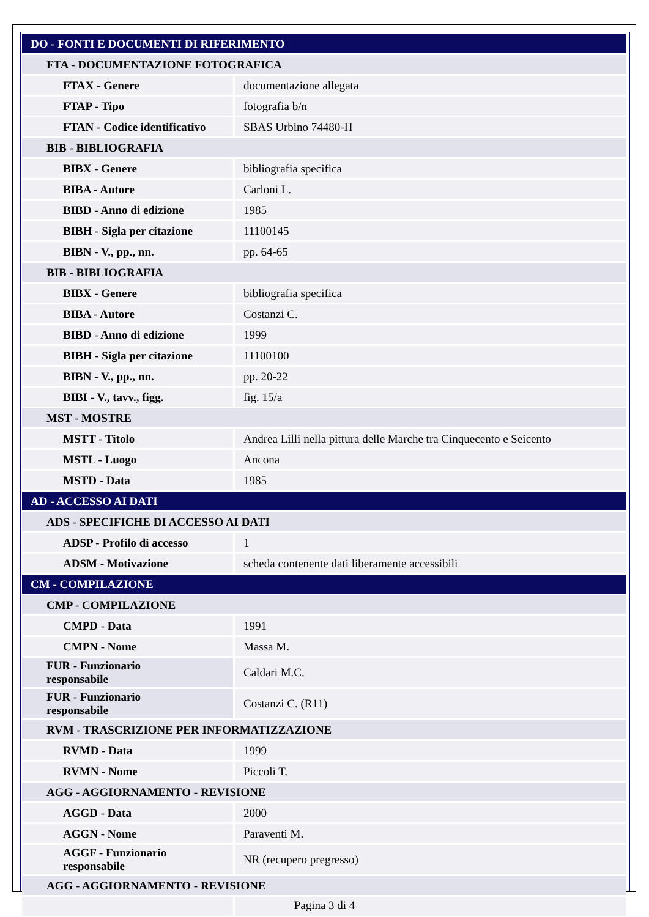| DO - FONTI E DOCUMENTI DI RIFERIMENTO | |
| FTA - DOCUMENTAZIONE FOTOGRAFICA | |
| FTAX - Genere | documentazione allegata |
| FTAP - Tipo | fotografia b/n |
| FTAN - Codice identificativo | SBAS Urbino 74480-H |
| BIB - BIBLIOGRAFIA | |
| BIBX - Genere | bibliografia specifica |
| BIBA - Autore | Carloni L. |
| BIBD - Anno di edizione | 1985 |
| BIBH - Sigla per citazione | 11100145 |
| BIBN - V., pp., nn. | pp. 64-65 |
| BIB - BIBLIOGRAFIA | |
| BIBX - Genere | bibliografia specifica |
| BIBA - Autore | Costanzi C. |
| BIBD - Anno di edizione | 1999 |
| BIBH - Sigla per citazione | 11100100 |
| BIBN - V., pp., nn. | pp. 20-22 |
| BIBI - V., tavv., figg. | fig. 15/a |
| MST - MOSTRE | |
| MSTT - Titolo | Andrea Lilli nella pittura delle Marche tra Cinquecento e Seicento |
| MSTL - Luogo | Ancona |
| MSTD - Data | 1985 |
| AD - ACCESSO AI DATI | |
| ADS - SPECIFICHE DI ACCESSO AI DATI | |
| ADSP - Profilo di accesso | 1 |
| ADSM - Motivazione | scheda contenente dati liberamente accessibili |
| CM - COMPILAZIONE | |
| CMP - COMPILAZIONE | |
| CMPD - Data | 1991 |
| CMPN - Nome | Massa M. |
| FUR - Funzionario responsabile | Caldari M.C. |
| FUR - Funzionario responsabile | Costanzi C. (R11) |
| RVM - TRASCRIZIONE PER INFORMATIZZAZIONE | |
| RVMD - Data | 1999 |
| RVMN - Nome | Piccoli T. |
| AGG - AGGIORNAMENTO - REVISIONE | |
| AGGD - Data | 2000 |
| AGGN - Nome | Paraventi M. |
| AGGF - Funzionario responsabile | NR (recupero pregresso) |
| AGG - AGGIORNAMENTO - REVISIONE | |
Pagina 3 di 4